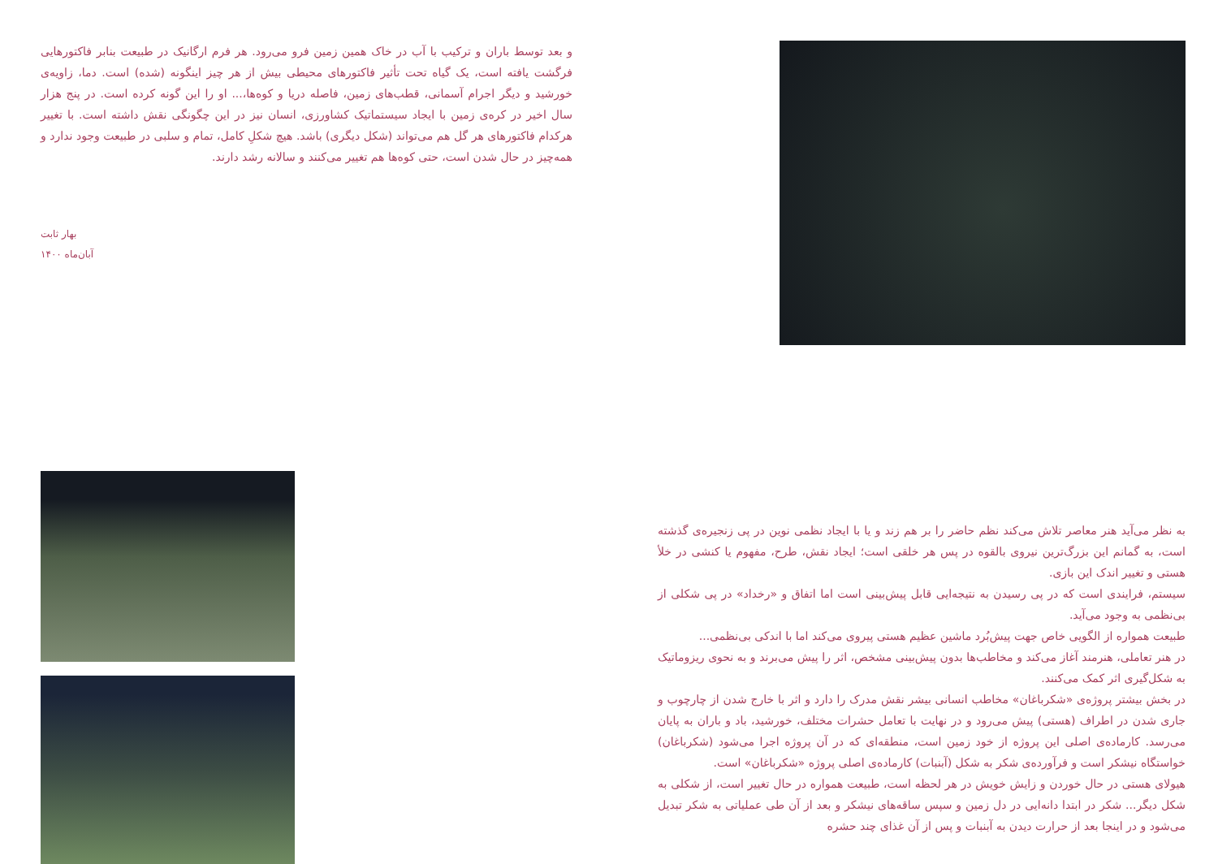و بعد توسط باران و ترکیب با آب در خاک همین زمین فرو می‌رود. هر فرم ارگانیک در طبیعت بنابر فاکتورهایی فرگشت یافته است، یک گیاه تحت تأثیر فاکتورهای محیطی بیش از هر چیز اینگونه (شده) است. دما، زاویه‌ی خورشید و دیگر اجرام آسمانی، قطب‌های زمین، فاصله دریا و کوه‌ها،... او را این گونه کرده است. در پنج هزار سال اخیر در کره‌ی زمین با ایجاد سیستماتیک کشاورزی، انسان نیز در این چگونگی نقش داشته است. با تغییر هرکدام فاکتورهای هر گل هم می‌تواند (شکل دیگری) باشد. هیچ شکلِ کامل، تمام و سلبی در طبیعت وجود ندارد و همه‌چیز در حال شدن است، حتی کوه‌ها هم تغییر می‌کنند و سالانه رشد دارند.
بهار ثابت
آبان‌ماه ۱۴۰۰
به نظر می‌آید هنر معاصر تلاش می‌کند نظم حاضر را بر هم زند و یا با ایجاد نظمی نوین در پی زنجیره‌ی گذشته است، به گمانم این بزرگ‌ترین نیروی بالقوه در پس هر خلقی است؛ ایجاد نقش، طرح، مفهوم یا کنشی در خلأ هستی و تغییر اندک این بازی.
سیستم، فرایندی است که در پی رسیدن به نتیجه‌ایی قابل پیش‌بینی است اما اتفاق و «رخداد» در پی شکلی از بی‌نظمی به وجود می‌آید.
طبیعت همواره از الگویی خاص جهت پیش‌بُرد ماشین عظیم هستی پیروی می‌کند اما با اندکی بی‌نظمی...
در هنر تعاملی، هنرمند آغاز می‌کند و مخاطب‌ها بدون پیش‌بینی مشخص، اثر را پیش می‌برند و به نحوی ریزوماتیک به شکل‌گیری اثر کمک می‌کنند.
در بخش بیشتر پروژه‌ی «شکرباغان» مخاطب انسانی بیشر نقش مدرک را دارد و اثر با خارج شدن از چارچوب و جاری شدن در اطراف (هستی) پیش می‌رود و در نهایت با تعامل حشرات مختلف، خورشید، باد و باران به پایان می‌رسد. کارماده‌ی اصلی این پروژه از خود زمین است، منطقه‌ای که در آن پروژه اجرا می‌شود (شکرباغان) خواستگاه نیشکر است و فرآورده‌ی شکر به شکل (آبنبات) کارماده‌ی اصلی پروژه «شکرباغان» است.
هیولای هستی در حال خوردن و زایش خویش در هر لحظه است، طبیعت همواره در حال تغییر است، از شکلی به شکل دیگر... شکر در ابتدا دانه‌ایی در دل زمین و سپس ساقه‌های نیشکر و بعد از آن طی عملیاتی به شکر تبدیل می‌شود و در اینجا بعد از حرارت دیدن به آبنبات و پس از آن غذای چند حشره